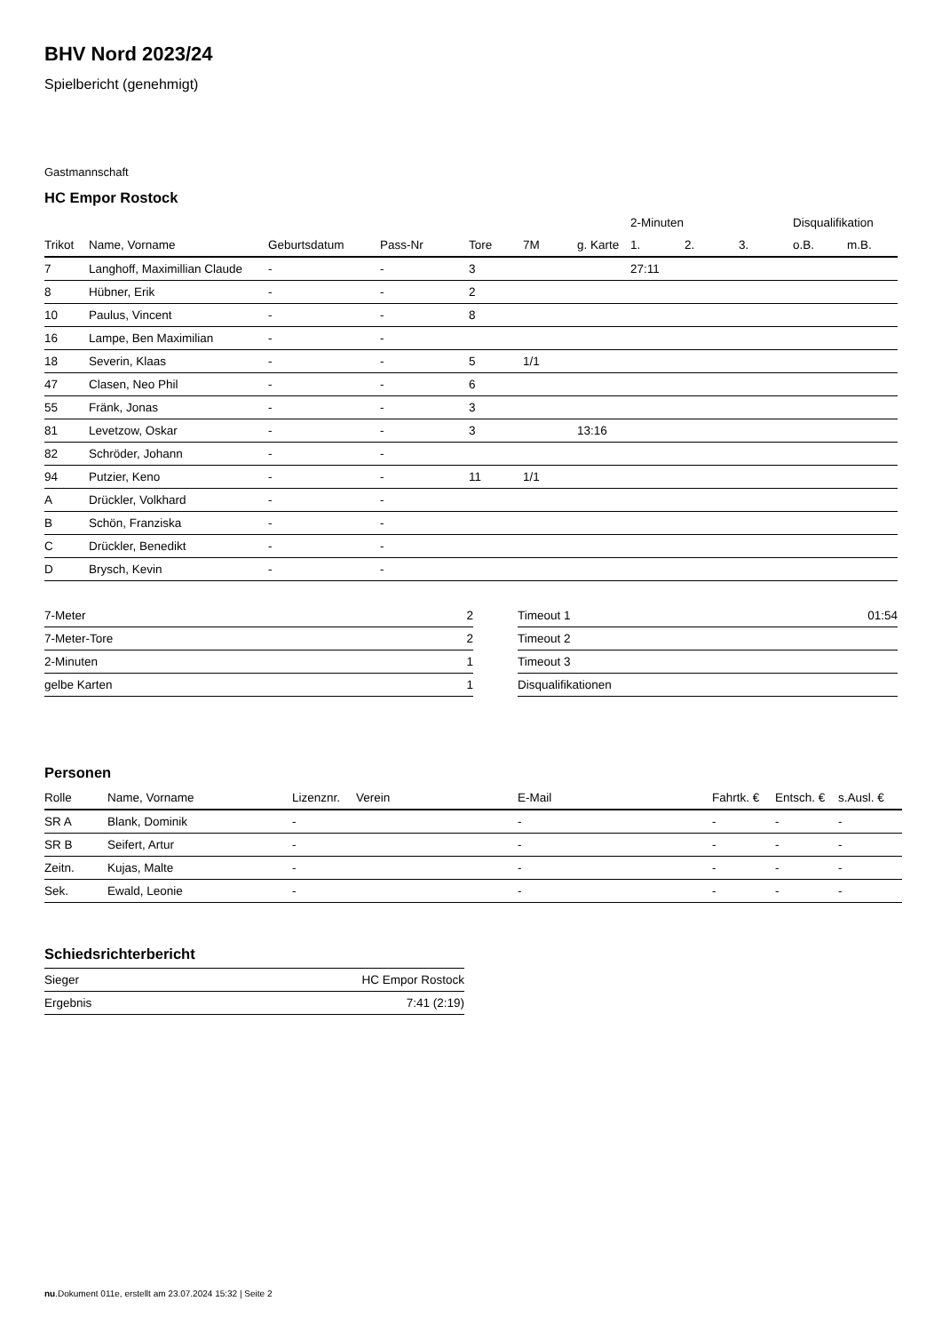BHV Nord 2023/24
Spielbericht (genehmigt)
Gastmannschaft
HC Empor Rostock
| | | | | | | | 2-Minuten | | | Disqualifikation | |
| --- | --- | --- | --- | --- | --- | --- | --- | --- | --- | --- | --- |
| Trikot | Name, Vorname | Geburtsdatum | Pass-Nr | Tore | 7M | g. Karte | 1. | 2. | 3. | o.B. | m.B. |
| 7 | Langhoff, Maximillian Claude | - | - | 3 | | | 27:11 | | | | |
| 8 | Hübner, Erik | - | - | 2 | | | | | | | |
| 10 | Paulus, Vincent | - | - | 8 | | | | | | | |
| 16 | Lampe, Ben Maximilian | - | - | | | | | | | | |
| 18 | Severin, Klaas | - | - | 5 | 1/1 | | | | | | |
| 47 | Clasen, Neo Phil | - | - | 6 | | | | | | | |
| 55 | Fränk, Jonas | - | - | 3 | | | | | | | |
| 81 | Levetzow, Oskar | - | - | 3 | | 13:16 | | | | | |
| 82 | Schröder, Johann | - | - | | | | | | | | |
| 94 | Putzier, Keno | - | - | 11 | 1/1 | | | | | | |
| A | Drückler, Volkhard | - | - | | | | | | | | |
| B | Schön, Franziska | - | - | | | | | | | | |
| C | Drückler, Benedikt | - | - | | | | | | | | |
| D | Brysch, Kevin | - | - | | | | | | | | |
| 7-Meter | 2 |
| 7-Meter-Tore | 2 |
| 2-Minuten | 1 |
| gelbe Karten | 1 |
| Timeout 1 | 01:54 |
| Timeout 2 | |
| Timeout 3 | |
| Disqualifikationen | |
Personen
| Rolle | Name, Vorname | Lizenznr. | Verein | E-Mail | Fahrtk. € | Entsch. € | s.Ausl. € |
| --- | --- | --- | --- | --- | --- | --- | --- |
| SR A | Blank, Dominik | - | | - | - | - | - |
| SR B | Seifert, Artur | - | | - | - | - | - |
| Zeitn. | Kujas, Malte | - | | - | - | - | - |
| Sek. | Ewald, Leonie | - | | - | - | - | - |
Schiedsrichterbericht
| Sieger | HC Empor Rostock |
| Ergebnis | 7:41 (2:19) |
nu.Dokument 011e, erstellt am 23.07.2024 15:32 | Seite 2